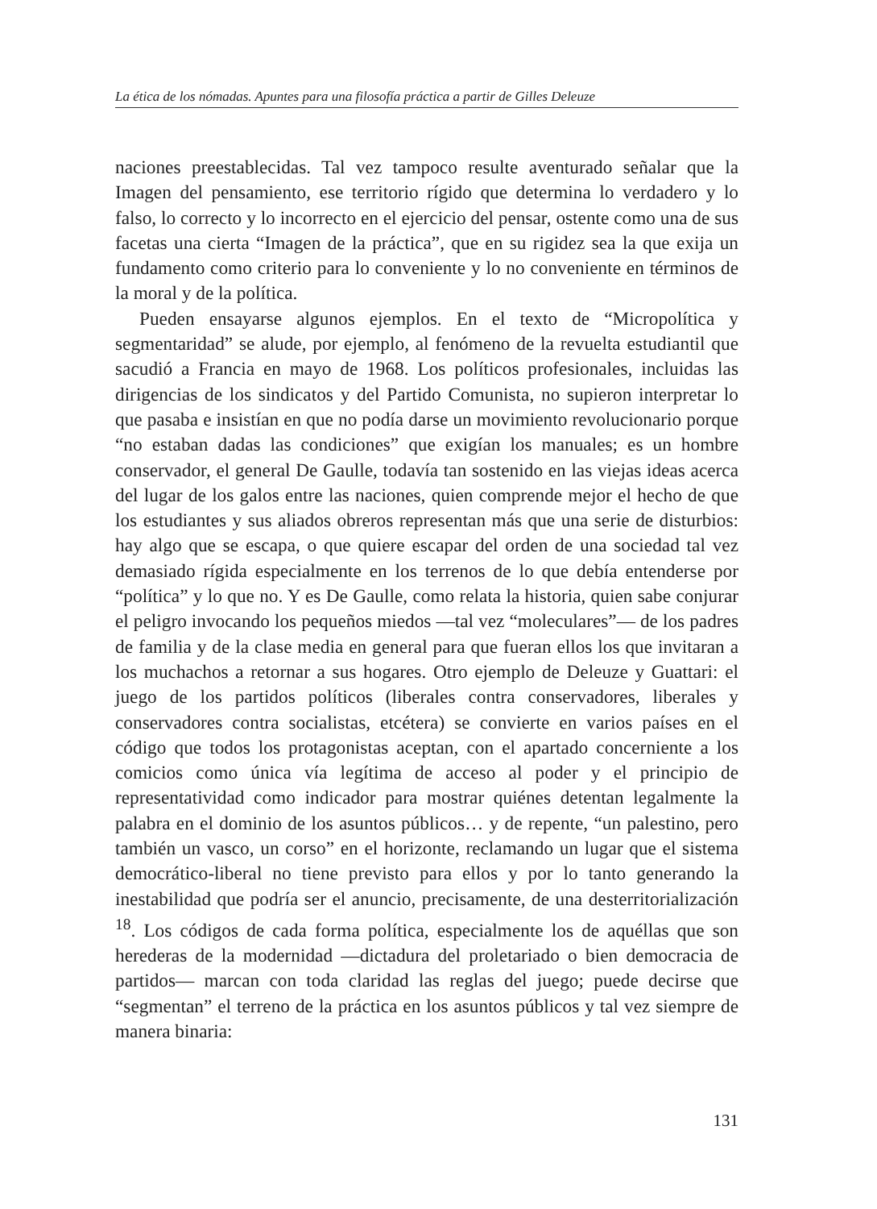La ética de los nómadas. Apuntes para una filosofía práctica a partir de Gilles Deleuze
naciones preestablecidas. Tal vez tampoco resulte aventurado señalar que la Imagen del pensamiento, ese territorio rígido que determina lo verdadero y lo falso, lo correcto y lo incorrecto en el ejercicio del pensar, ostente como una de sus facetas una cierta “Imagen de la práctica”, que en su rigidez sea la que exija un fundamento como criterio para lo conveniente y lo no conveniente en términos de la moral y de la política.
Pueden ensayarse algunos ejemplos. En el texto de “Micropolítica y segmentaridad” se alude, por ejemplo, al fenómeno de la revuelta estudiantil que sacudió a Francia en mayo de 1968. Los políticos profesionales, incluidas las dirigencias de los sindicatos y del Partido Comunista, no supieron interpretar lo que pasaba e insistían en que no podía darse un movimiento revolucionario porque “no estaban dadas las condiciones” que exigían los manuales; es un hombre conservador, el general De Gaulle, todavía tan sostenido en las viejas ideas acerca del lugar de los galos entre las naciones, quien comprende mejor el hecho de que los estudiantes y sus aliados obreros representan más que una serie de disturbios: hay algo que se escapa, o que quiere escapar del orden de una sociedad tal vez demasiado rígida especialmente en los terrenos de lo que debía entenderse por “política” y lo que no. Y es De Gaulle, como relata la historia, quien sabe conjurar el peligro invocando los pequeños miedos —tal vez “moleculares”— de los padres de familia y de la clase media en general para que fueran ellos los que invitaran a los muchachos a retornar a sus hogares. Otro ejemplo de Deleuze y Guattari: el juego de los partidos políticos (liberales contra conservadores, liberales y conservadores contra socialistas, etcétera) se convierte en varios países en el código que todos los protagonistas aceptan, con el apartado concerniente a los comicios como única vía legítima de acceso al poder y el principio de representatividad como indicador para mostrar quiénes detentan legalmente la palabra en el dominio de los asuntos públicos… y de repente, “un palestino, pero también un vasco, un corso” en el horizonte, reclamando un lugar que el sistema democrático-liberal no tiene previsto para ellos y por lo tanto generando la inestabilidad que podría ser el anuncio, precisamente, de una desterritorialización <sup>18</sup>. Los códigos de cada forma política, especialmente los de aquéllas que son herederas de la modernidad —dictadura del proletariado o bien democracia de partidos— marcan con toda claridad las reglas del juego; puede decirse que “segmentan” el terreno de la práctica en los asuntos públicos y tal vez siempre de manera binaria:
131